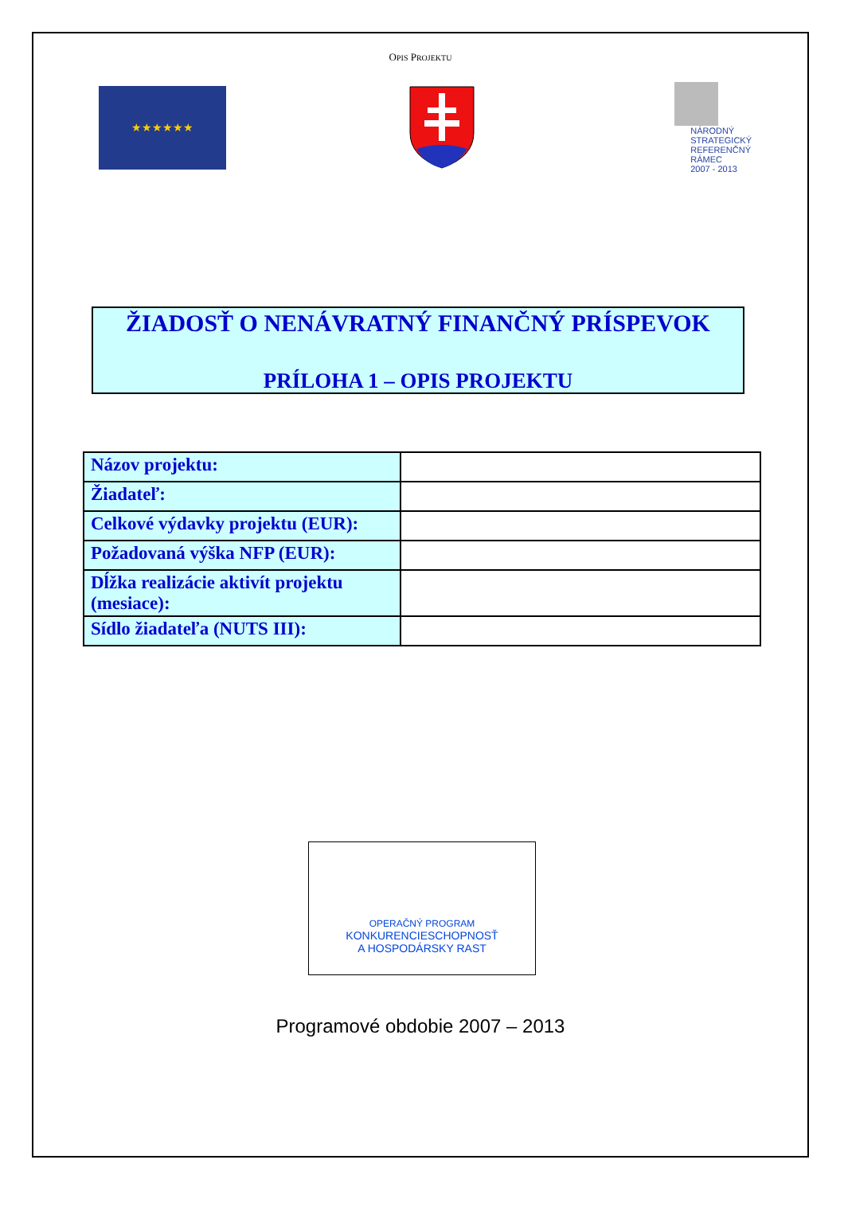OPIS PROJEKTU
★★★★★★
NÁRODNÝ
STRATEGICKÝ
REFERENČNÝ
RÁMEC
2007 - 2013
ŽIADOSŤ O NENÁVRATNÝ FINANČNÝ PRÍSPEVOK
PRÍLOHA 1 – OPIS PROJEKTU
| Názov projektu: | |
| Žiadateľ: | |
| Celkové výdavky projektu (EUR): | |
| Požadovaná výška NFP (EUR): | |
| Dĺžka realizácie aktivít projektu (mesiace): | |
| Sídlo žiadateľa (NUTS III): | |
OPERAČNÝ PROGRAM
KONKURENCIESCHOPNOSŤ
A HOSPODÁRSKY RAST
Programové obdobie 2007 – 2013